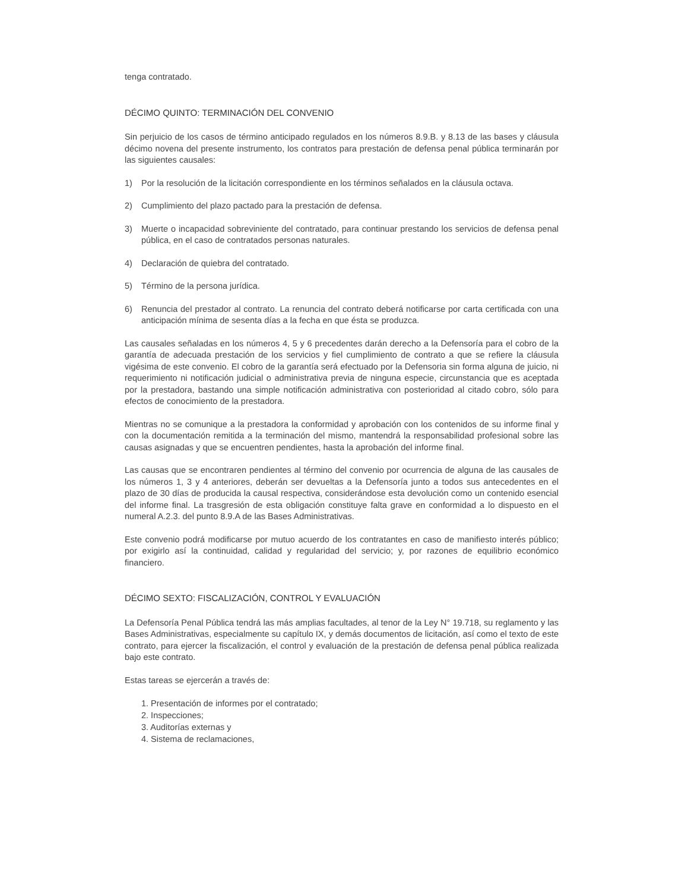tenga contratado.
DÉCIMO QUINTO: TERMINACIÓN DEL CONVENIO
Sin perjuicio de los casos de término anticipado regulados en los números 8.9.B. y 8.13 de las bases y cláusula décimo novena del presente instrumento, los contratos para prestación de defensa penal pública terminarán por las siguientes causales:
1) Por la resolución de la licitación correspondiente en los términos señalados en la cláusula octava.
2) Cumplimiento del plazo pactado para la prestación de defensa.
3) Muerte o incapacidad sobreviniente del contratado, para continuar prestando los servicios de defensa penal pública, en el caso de contratados personas naturales.
4) Declaración de quiebra del contratado.
5) Término de la persona jurídica.
6) Renuncia del prestador al contrato. La renuncia del contrato deberá notificarse por carta certificada con una anticipación mínima de sesenta días a la fecha en que ésta se produzca.
Las causales señaladas en los números 4, 5 y 6 precedentes darán derecho a la Defensoría para el cobro de la garantía de adecuada prestación de los servicios y fiel cumplimiento de contrato a que se refiere la cláusula vigésima de este convenio. El cobro de la garantía será efectuado por la Defensoria sin forma alguna de juicio, ni requerimiento ni notificación judicial o administrativa previa de ninguna especie, circunstancia que es aceptada por la prestadora, bastando una simple notificación administrativa con posterioridad al citado cobro, sólo para efectos de conocimiento de la prestadora.
Mientras no se comunique a la prestadora la conformidad y aprobación con los contenidos de su informe final y con la documentación remitida a la terminación del mismo, mantendrá la responsabilidad profesional sobre las causas asignadas y que se encuentren pendientes, hasta la aprobación del informe final.
Las causas que se encontraren pendientes al término del convenio por ocurrencia de alguna de las causales de los números 1, 3 y 4 anteriores, deberán ser devueltas a la Defensoría junto a todos sus antecedentes en el plazo de 30 días de producida la causal respectiva, considerándose esta devolución como un contenido esencial del informe final. La trasgresión de esta obligación constituye falta grave en conformidad a lo dispuesto en el numeral A.2.3. del punto 8.9.A de las Bases Administrativas.
Este convenio podrá modificarse por mutuo acuerdo de los contratantes en caso de manifiesto interés público; por exigirlo así la continuidad, calidad y regularidad del servicio; y, por razones de equilibrio económico financiero.
DÉCIMO SEXTO: FISCALIZACIÓN, CONTROL Y EVALUACIÓN
La Defensoría Penal Pública tendrá las más amplias facultades, al tenor de la Ley N° 19.718, su reglamento y las Bases Administrativas, especialmente su capítulo IX, y demás documentos de licitación, así como el texto de este contrato, para ejercer la fiscalización, el control y evaluación de la prestación de defensa penal pública realizada bajo este contrato.
Estas tareas se ejercerán a través de:
1. Presentación de informes por el contratado;
2. Inspecciones;
3. Auditorías externas y
4. Sistema de reclamaciones,